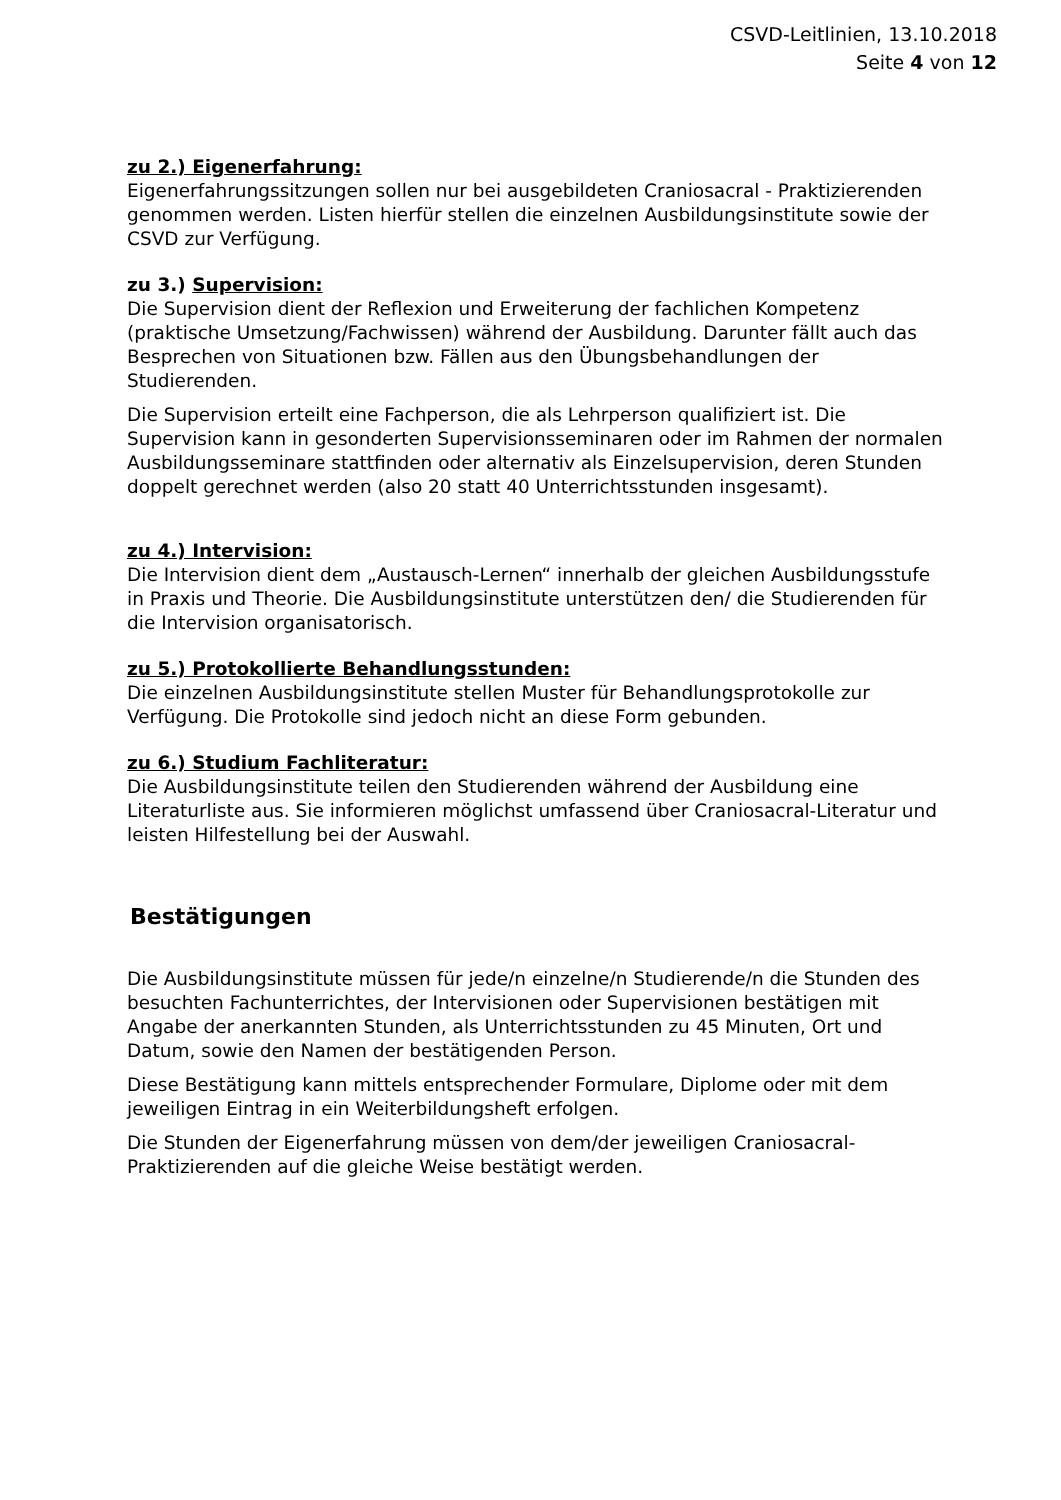CSVD-Leitlinien, 13.10.2018
Seite 4 von 12
zu 2.) Eigenerfahrung:
Eigenerfahrungssitzungen sollen nur bei ausgebildeten Craniosacral - Praktizierenden genommen werden. Listen hierfür stellen die einzelnen Ausbildungsinstitute sowie der CSVD zur Verfügung.
zu 3.) Supervision:
Die Supervision dient der Reflexion und Erweiterung der fachlichen Kompetenz (praktische Umsetzung/Fachwissen) während der Ausbildung. Darunter fällt auch das Besprechen von Situationen bzw. Fällen aus den Übungsbehandlungen der Studierenden.
Die Supervision erteilt eine Fachperson, die als Lehrperson qualifiziert ist. Die Supervision kann in gesonderten Supervisionsseminaren oder im Rahmen der normalen Ausbildungsseminare stattfinden oder alternativ als Einzelsupervision, deren Stunden doppelt gerechnet werden (also 20 statt 40 Unterrichtsstunden insgesamt).
zu 4.) Intervision:
Die Intervision dient dem „Austausch-Lernen“ innerhalb der gleichen Ausbildungsstufe in Praxis und Theorie. Die Ausbildungsinstitute unterstützen den/ die Studierenden für die Intervision organisatorisch.
zu 5.) Protokollierte Behandlungsstunden:
Die einzelnen Ausbildungsinstitute stellen Muster für Behandlungsprotokolle zur Verfügung. Die Protokolle sind jedoch nicht an diese Form gebunden.
zu 6.) Studium Fachliteratur:
Die Ausbildungsinstitute teilen den Studierenden während der Ausbildung eine Literaturliste aus. Sie informieren möglichst umfassend über Craniosacral-Literatur und leisten Hilfestellung bei der Auswahl.
Bestätigungen
Die Ausbildungsinstitute müssen für jede/n einzelne/n Studierende/n die Stunden des besuchten Fachunterrichtes, der Intervisionen oder Supervisionen bestätigen mit Angabe der anerkannten Stunden, als Unterrichtsstunden zu 45 Minuten, Ort und Datum, sowie den Namen der bestätigenden Person.
Diese Bestätigung kann mittels entsprechender Formulare, Diplome oder mit dem jeweiligen Eintrag in ein Weiterbildungsheft erfolgen.
Die Stunden der Eigenerfahrung müssen von dem/der jeweiligen Craniosacral-Praktizierenden auf die gleiche Weise bestätigt werden.